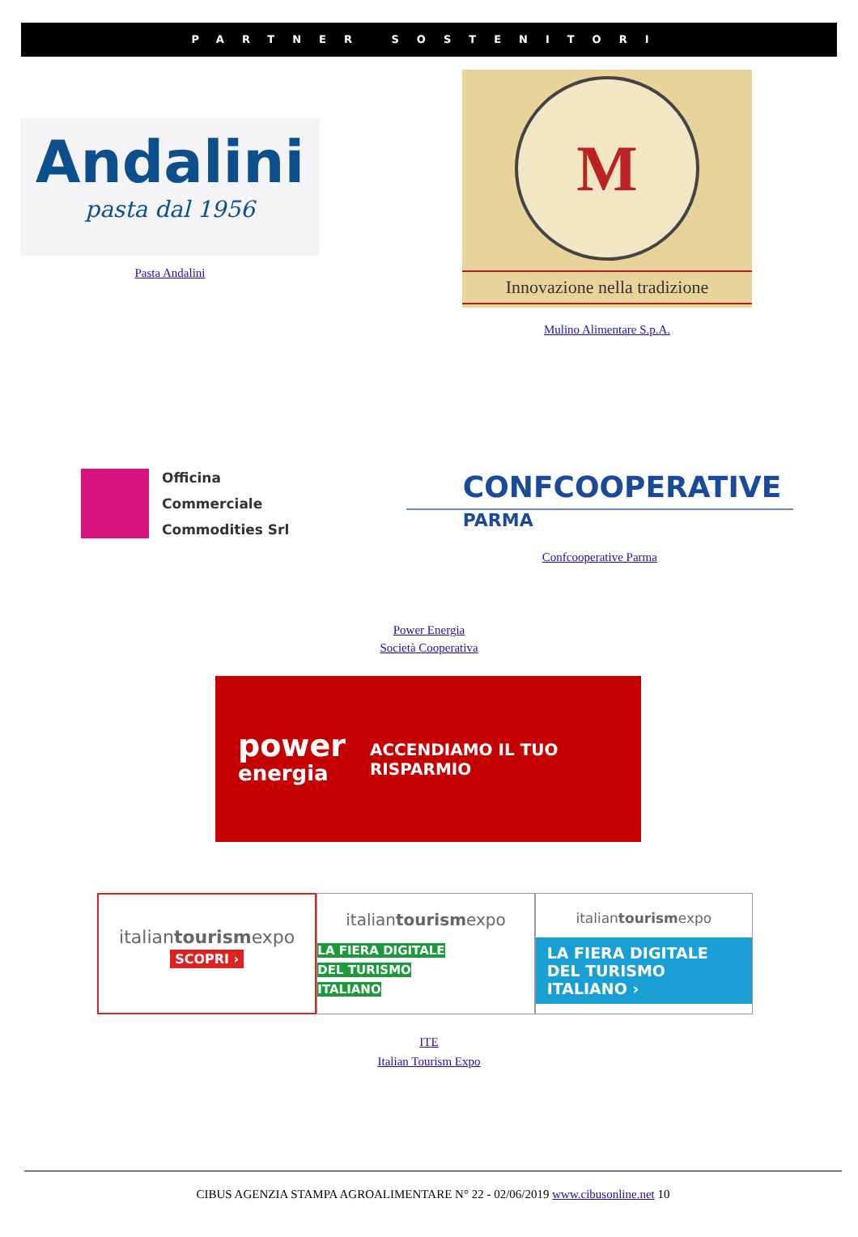PARTNER SOSTENITORI
Andalini
pasta dal 1956
Pasta Andalini
M
Innovazione nella tradizione
Mulino Alimentare S.p.A.
Officina
Commerciale
Commodities Srl
CONFCOOPERATIVE
PARMA
Confcooperative Parma
Power Energia
Società Cooperativa
power
energia
ACCENDIAMO IL TUO RISPARMIO
italiantourismexpo
SCOPRI ›
italiantourismexpo
LA FIERA DIGITALE
DEL TURISMO
ITALIANO
italiantourismexpo
LA FIERA DIGITALE
DEL TURISMO
ITALIANO ›
ITE
Italian Tourism Expo
CIBUS AGENZIA STAMPA AGROALIMENTARE N° 22 - 02/06/2019 www.cibusonline.net 10